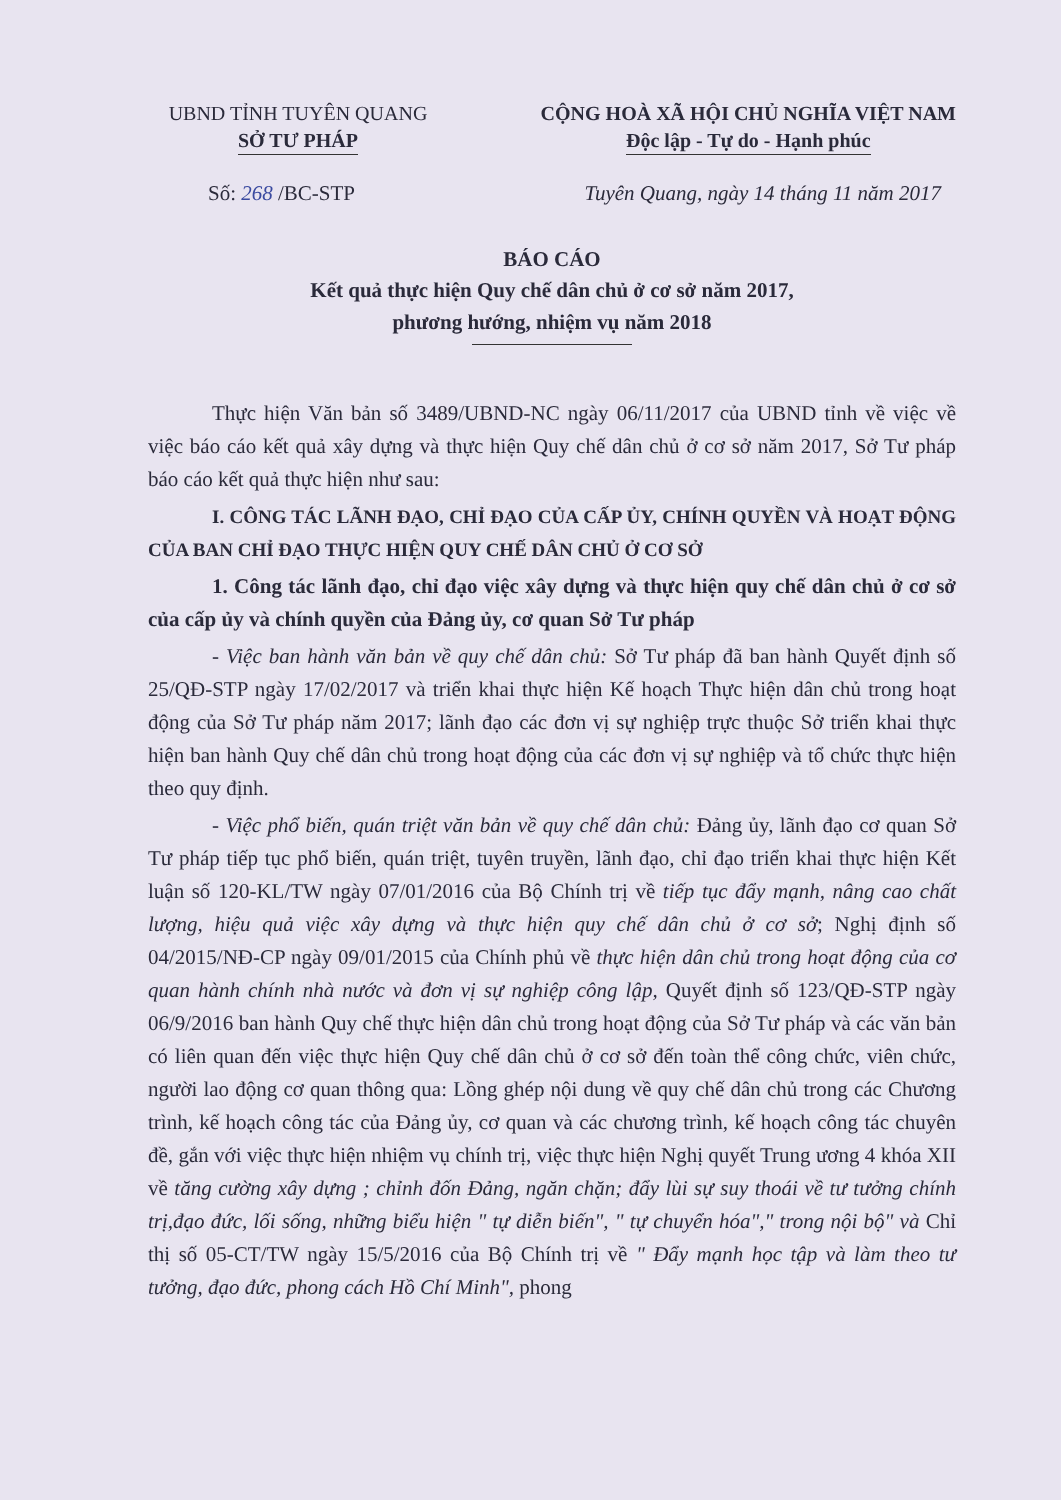UBND TỈNH TUYÊN QUANG
SỞ TƯ PHÁP
CỘNG HOÀ XÃ HỘI CHỦ NGHĨA VIỆT NAM
Độc lập - Tự do - Hạnh phúc
Số: 268 /BC-STP Tuyên Quang, ngày 14 tháng 11 năm 2017
BÁO CÁO
Kết quả thực hiện Quy chế dân chủ ở cơ sở năm 2017,
phương hướng, nhiệm vụ năm 2018
Thực hiện Văn bản số 3489/UBND-NC ngày 06/11/2017 của UBND tỉnh về việc về việc báo cáo kết quả xây dựng và thực hiện Quy chế dân chủ ở cơ sở năm 2017, Sở Tư pháp báo cáo kết quả thực hiện như sau:
I. CÔNG TÁC LÃNH ĐẠO, CHỈ ĐẠO CỦA CẤP ỦY, CHÍNH QUYỀN VÀ HOẠT ĐỘNG CỦA BAN CHỈ ĐẠO THỰC HIỆN QUY CHẾ DÂN CHỦ Ở CƠ SỞ
1. Công tác lãnh đạo, chỉ đạo việc xây dựng và thực hiện quy chế dân chủ ở cơ sở của cấp ủy và chính quyền của Đảng ủy, cơ quan Sở Tư pháp
- Việc ban hành văn bản về quy chế dân chủ: Sở Tư pháp đã ban hành Quyết định số 25/QĐ-STP ngày 17/02/2017 và triển khai thực hiện Kế hoạch Thực hiện dân chủ trong hoạt động của Sở Tư pháp năm 2017; lãnh đạo các đơn vị sự nghiệp trực thuộc Sở triển khai thực hiện ban hành Quy chế dân chủ trong hoạt động của các đơn vị sự nghiệp và tổ chức thực hiện theo quy định.
- Việc phổ biến, quán triệt văn bản về quy chế dân chủ: Đảng ủy, lãnh đạo cơ quan Sở Tư pháp tiếp tục phổ biến, quán triệt, tuyên truyền, lãnh đạo, chỉ đạo triển khai thực hiện Kết luận số 120-KL/TW ngày 07/01/2016 của Bộ Chính trị về tiếp tục đẩy mạnh, nâng cao chất lượng, hiệu quả việc xây dựng và thực hiện quy chế dân chủ ở cơ sở; Nghị định số 04/2015/NĐ-CP ngày 09/01/2015 của Chính phủ về thực hiện dân chủ trong hoạt động của cơ quan hành chính nhà nước và đơn vị sự nghiệp công lập, Quyết định số 123/QĐ-STP ngày 06/9/2016 ban hành Quy chế thực hiện dân chủ trong hoạt động của Sở Tư pháp và các văn bản có liên quan đến việc thực hiện Quy chế dân chủ ở cơ sở đến toàn thể công chức, viên chức, người lao động cơ quan thông qua: Lồng ghép nội dung về quy chế dân chủ trong các Chương trình, kế hoạch công tác của Đảng ủy, cơ quan và các chương trình, kế hoạch công tác chuyên đề, gắn với việc thực hiện nhiệm vụ chính trị, việc thực hiện Nghị quyết Trung ương 4 khóa XII về tăng cường xây dựng ; chỉnh đốn Đảng, ngăn chặn; đẩy lùi sự suy thoái về tư tưởng chính trị,đạo đức, lối sống, những biểu hiện " tự diễn biến", " tự chuyển hóa"," trong nội bộ" và Chỉ thị số 05-CT/TW ngày 15/5/2016 của Bộ Chính trị về " Đẩy mạnh học tập và làm theo tư tưởng, đạo đức, phong cách Hồ Chí Minh", phong